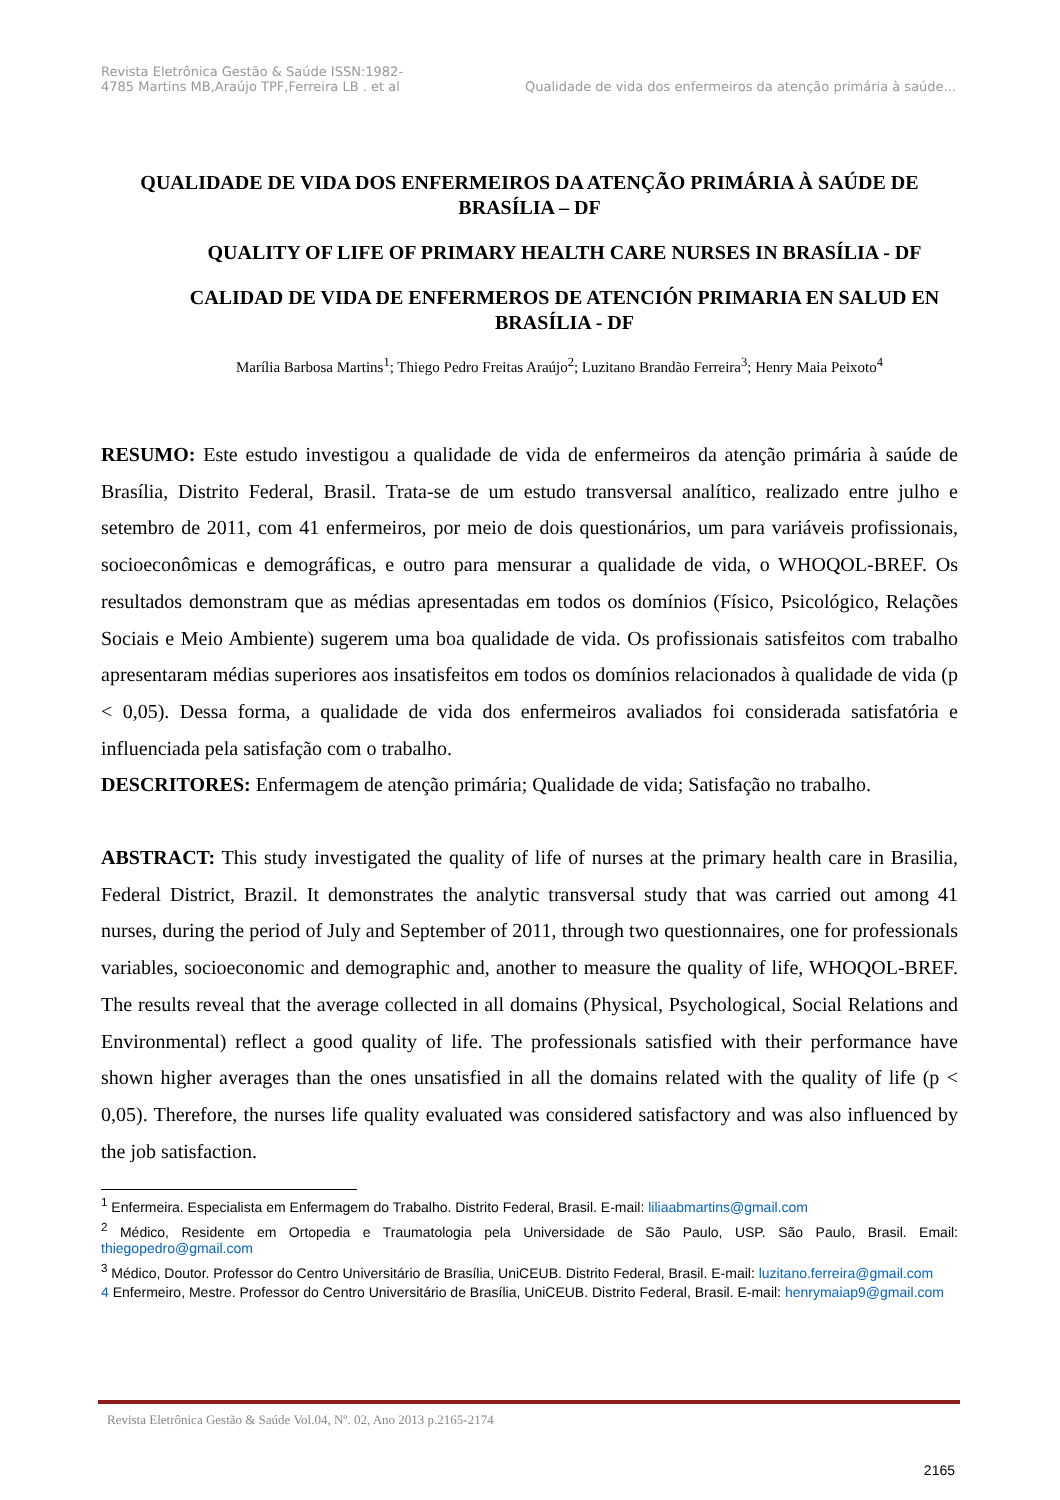Revista Eletrônica Gestão & Saúde ISSN:1982-
4785 Martins MB,Araújo TPF,Ferreira LB . et al
Qualidade de vida dos enfermeiros da atenção primária à saúde...
QUALIDADE DE VIDA DOS ENFERMEIROS DA ATENÇÃO PRIMÁRIA À SAÚDE DE BRASÍLIA – DF
QUALITY OF LIFE OF PRIMARY HEALTH CARE NURSES IN BRASÍLIA - DF
CALIDAD DE VIDA DE ENFERMEROS DE ATENCIÓN PRIMARIA EN SALUD EN BRASÍLIA - DF
Marília Barbosa Martins<sup>1</sup>; Thiego Pedro Freitas Araújo<sup>2</sup>; Luzitano Brandão Ferreira<sup>3</sup>; Henry Maia Peixoto<sup>4</sup>
RESUMO: Este estudo investigou a qualidade de vida de enfermeiros da atenção primária à saúde de Brasília, Distrito Federal, Brasil. Trata-se de um estudo transversal analítico, realizado entre julho e setembro de 2011, com 41 enfermeiros, por meio de dois questionários, um para variáveis profissionais, socioeconômicas e demográficas, e outro para mensurar a qualidade de vida, o WHOQOL-BREF. Os resultados demonstram que as médias apresentadas em todos os domínios (Físico, Psicológico, Relações Sociais e Meio Ambiente) sugerem uma boa qualidade de vida. Os profissionais satisfeitos com trabalho apresentaram médias superiores aos insatisfeitos em todos os domínios relacionados à qualidade de vida (p < 0,05). Dessa forma, a qualidade de vida dos enfermeiros avaliados foi considerada satisfatória e influenciada pela satisfação com o trabalho.
DESCRITORES: Enfermagem de atenção primária; Qualidade de vida; Satisfação no trabalho.
ABSTRACT: This study investigated the quality of life of nurses at the primary health care in Brasilia, Federal District, Brazil. It demonstrates the analytic transversal study that was carried out among 41 nurses, during the period of July and September of 2011, through two questionnaires, one for professionals variables, socioeconomic and demographic and, another to measure the quality of life, WHOQOL-BREF. The results reveal that the average collected in all domains (Physical, Psychological, Social Relations and Environmental) reflect a good quality of life. The professionals satisfied with their performance have shown higher averages than the ones unsatisfied in all the domains related with the quality of life (p < 0,05). Therefore, the nurses life quality evaluated was considered satisfactory and was also influenced by the job satisfaction.
<sup>1</sup> Enfermeira. Especialista em Enfermagem do Trabalho. Distrito Federal, Brasil. E-mail: liliaabmartins@gmail.com
<sup>2</sup> Médico, Residente em Ortopedia e Traumatologia pela Universidade de São Paulo, USP. São Paulo, Brasil. Email: thiegopedro@gmail.com
<sup>3</sup> Médico, Doutor. Professor do Centro Universitário de Brasília, UniCEUB. Distrito Federal, Brasil. E-mail: luzitano.ferreira@gmail.com
4 Enfermeiro, Mestre. Professor do Centro Universitário de Brasília, UniCEUB. Distrito Federal, Brasil. E-mail: henrymaiap9@gmail.com
Revista Eletrônica Gestão & Saúde Vol.04, Nº. 02, Ano 2013 p.2165-2174
2165